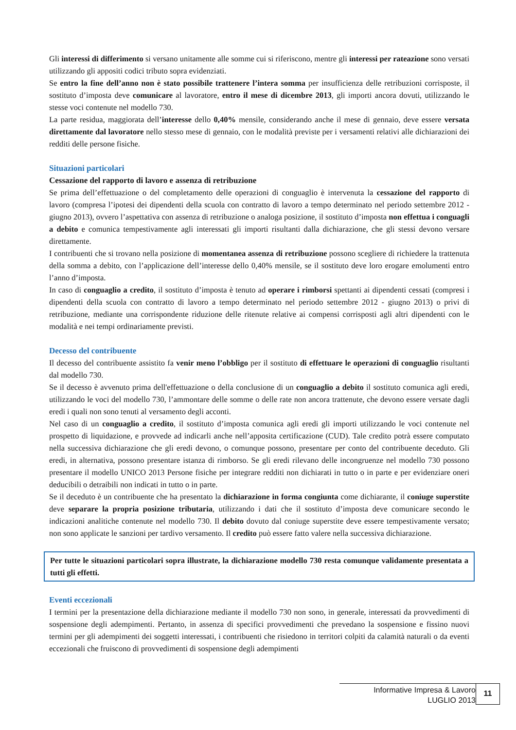Gli interessi di differimento si versano unitamente alle somme cui si riferiscono, mentre gli interessi per rateazione sono versati utilizzando gli appositi codici tributo sopra evidenziati.
Se entro la fine dell’anno non è stato possibile trattenere l’intera somma per insufficienza delle retribuzioni corrisposte, il sostituto d’imposta deve comunicare al lavoratore, entro il mese di dicembre 2013, gli importi ancora dovuti, utilizzando le stesse voci contenute nel modello 730.
La parte residua, maggiorata dell’interesse dello 0,40% mensile, considerando anche il mese di gennaio, deve essere versata direttamente dal lavoratore nello stesso mese di gennaio, con le modalità previste per i versamenti relativi alle dichiarazioni dei redditi delle persone fisiche.
Situazioni particolari
Cessazione del rapporto di lavoro e assenza di retribuzione
Se prima dell’effettuazione o del completamento delle operazioni di conguaglio è intervenuta la cessazione del rapporto di lavoro (compresa l’ipotesi dei dipendenti della scuola con contratto di lavoro a tempo determinato nel periodo settembre 2012 - giugno 2013), ovvero l’aspettativa con assenza di retribuzione o analoga posizione, il sostituto d’imposta non effettua i conguagli a debito e comunica tempestivamente agli interessati gli importi risultanti dalla dichiarazione, che gli stessi devono versare direttamente.
I contribuenti che si trovano nella posizione di momentanea assenza di retribuzione possono scegliere di richiedere la trattenuta della somma a debito, con l’applicazione dell’interesse dello 0,40% mensile, se il sostituto deve loro erogare emolumenti entro l’anno d’imposta.
In caso di conguaglio a credito, il sostituto d’imposta è tenuto ad operare i rimborsi spettanti ai dipendenti cessati (compresi i dipendenti della scuola con contratto di lavoro a tempo determinato nel periodo settembre 2012 - giugno 2013) o privi di retribuzione, mediante una corrispondente riduzione delle ritenute relative ai compensi corrisposti agli altri dipendenti con le modalità e nei tempi ordinariamente previsti.
Decesso del contribuente
Il decesso del contribuente assistito fa venir meno l’obbligo per il sostituto di effettuare le operazioni di conguaglio risultanti dal modello 730.
Se il decesso è avvenuto prima dell'effettuazione o della conclusione di un conguaglio a debito il sostituto comunica agli eredi, utilizzando le voci del modello 730, l’ammontare delle somme o delle rate non ancora trattenute, che devono essere versate dagli eredi i quali non sono tenuti al versamento degli acconti.
Nel caso di un conguaglio a credito, il sostituto d’imposta comunica agli eredi gli importi utilizzando le voci contenute nel prospetto di liquidazione, e provvede ad indicarli anche nell’apposita certificazione (CUD). Tale credito potrà essere computato nella successiva dichiarazione che gli eredi devono, o comunque possono, presentare per conto del contribuente deceduto. Gli eredi, in alternativa, possono presentare istanza di rimborso. Se gli eredi rilevano delle incongruenze nel modello 730 possono presentare il modello UNICO 2013 Persone fisiche per integrare redditi non dichiarati in tutto o in parte e per evidenziare oneri deducibili o detraibili non indicati in tutto o in parte.
Se il deceduto è un contribuente che ha presentato la dichiarazione in forma congiunta come dichiarante, il coniuge superstite deve separare la propria posizione tributaria, utilizzando i dati che il sostituto d’imposta deve comunicare secondo le indicazioni analitiche contenute nel modello 730. Il debito dovuto dal coniuge superstite deve essere tempestivamente versato; non sono applicate le sanzioni per tardivo versamento. Il credito può essere fatto valere nella successiva dichiarazione.
Per tutte le situazioni particolari sopra illustrate, la dichiarazione modello 730 resta comunque validamente presentata a tutti gli effetti.
Eventi eccezionali
I termini per la presentazione della dichiarazione mediante il modello 730 non sono, in generale, interessati da provvedimenti di sospensione degli adempimenti. Pertanto, in assenza di specifici provvedimenti che prevedano la sospensione e fissino nuovi termini per gli adempimenti dei soggetti interessati, i contribuenti che risiedono in territori colpiti da calamità naturali o da eventi eccezionali che fruiscono di provvedimenti di sospensione degli adempimenti
Informative Impresa & Lavoro
LUGLIO 2013
11